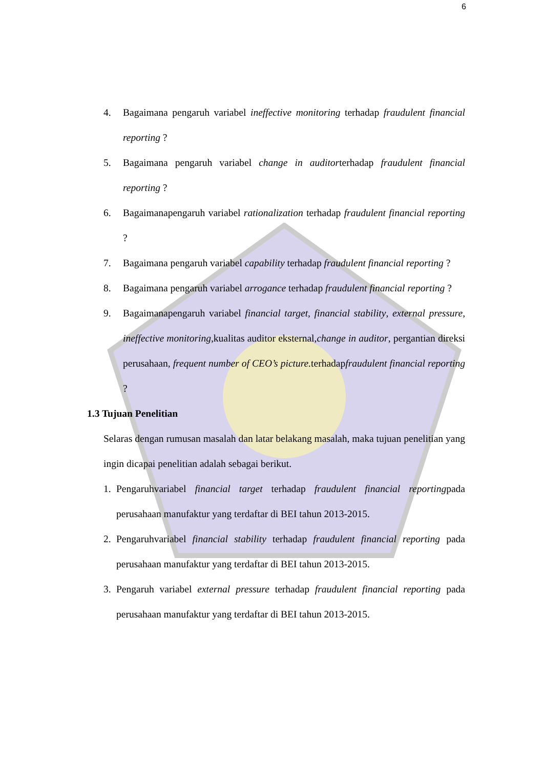6
4. Bagaimana pengaruh variabel ineffective monitoring terhadap fraudulent financial reporting ?
5. Bagaimana pengaruh variabel change in auditorterhadap fraudulent financial reporting ?
6. Bagaimanapengaruh variabel rationalization terhadap fraudulent financial reporting ?
7. Bagaimana pengaruh variabel capability terhadap fraudulent financial reporting ?
8. Bagaimana pengaruh variabel arrogance terhadap fraudulent financial reporting ?
9. Bagaimanapengaruh variabel financial target, financial stability, external pressure, ineffective monitoring,kualitas auditor eksternal,change in auditor, pergantian direksi perusahaan, frequent number of CEO’s picture. terhadapfraudulent financial reporting ?
1.3 Tujuan Penelitian
Selaras dengan rumusan masalah dan latar belakang masalah, maka tujuan penelitian yang ingin dicapai penelitian adalah sebagai berikut.
1. Pengaruhvariabel financial target terhadap fraudulent financial reportingpada perusahaan manufaktur yang terdaftar di BEI tahun 2013-2015.
2. Pengaruhvariabel financial stability terhadap fraudulent financial reporting pada perusahaan manufaktur yang terdaftar di BEI tahun 2013-2015.
3. Pengaruh variabel external pressure terhadap fraudulent financial reporting pada perusahaan manufaktur yang terdaftar di BEI tahun 2013-2015.